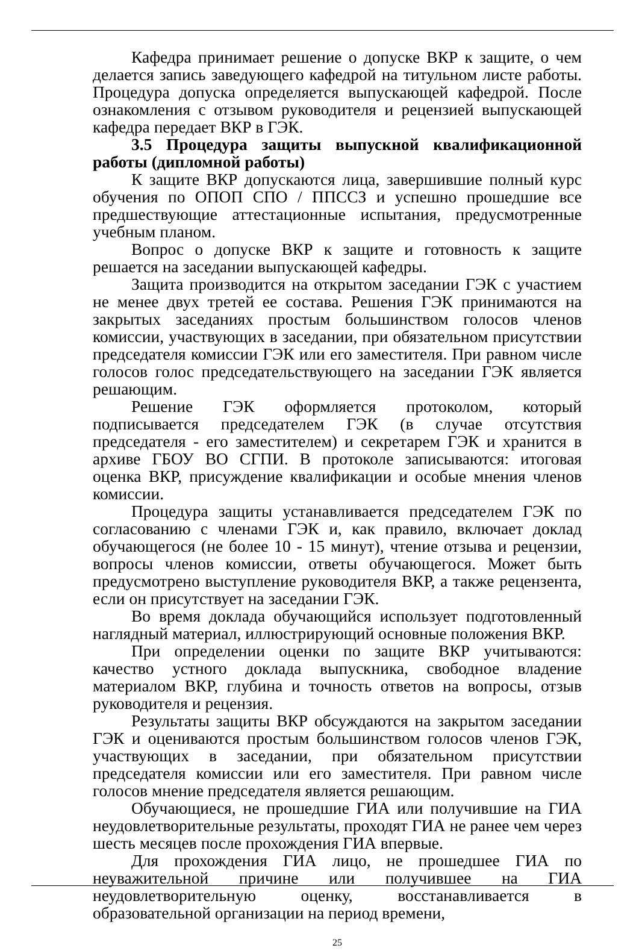Кафедра принимает решение о допуске ВКР к защите, о чем делается запись заведующего кафедрой на титульном листе работы. Процедура допуска определяется выпускающей кафедрой. После ознакомления с отзывом руководителя и рецензией выпускающей кафедра передает ВКР в ГЭК.
3.5 Процедура защиты выпускной квалификационной работы (дипломной работы)
К защите ВКР допускаются лица, завершившие полный курс обучения по ОПОП СПО / ППССЗ и успешно прошедшие все предшествующие аттестационные испытания, предусмотренные учебным планом.
Вопрос о допуске ВКР к защите и готовность к защите решается на заседании выпускающей кафедры.
Защита производится на открытом заседании ГЭК с участием не менее двух третей ее состава. Решения ГЭК принимаются на закрытых заседаниях простым большинством голосов членов комиссии, участвующих в заседании, при обязательном присутствии председателя комиссии ГЭК или его заместителя. При равном числе голосов голос председательствующего на заседании ГЭК является решающим.
Решение ГЭК оформляется протоколом, который подписывается председателем ГЭК (в случае отсутствия председателя - его заместителем) и секретарем ГЭК и хранится в архиве ГБОУ ВО СГПИ. В протоколе записываются: итоговая оценка ВКР, присуждение квалификации и особые мнения членов комиссии.
Процедура защиты устанавливается председателем ГЭК по согласованию с членами ГЭК и, как правило, включает доклад обучающегося (не более 10 - 15 минут), чтение отзыва и рецензии, вопросы членов комиссии, ответы обучающегося. Может быть предусмотрено выступление руководителя ВКР, а также рецензента, если он присутствует на заседании ГЭК.
Во время доклада обучающийся использует подготовленный наглядный материал, иллюстрирующий основные положения ВКР.
При определении оценки по защите ВКР учитываются: качество устного доклада выпускника, свободное владение материалом ВКР, глубина и точность ответов на вопросы, отзыв руководителя и рецензия.
Результаты защиты ВКР обсуждаются на закрытом заседании ГЭК и оцениваются простым большинством голосов членов ГЭК, участвующих в заседании, при обязательном присутствии председателя комиссии или его заместителя. При равном числе голосов мнение председателя является решающим.
Обучающиеся, не прошедшие ГИА или получившие на ГИА неудовлетворительные результаты, проходят ГИА не ранее чем через шесть месяцев после прохождения ГИА впервые.
Для прохождения ГИА лицо, не прошедшее ГИА по неуважительной причине или получившее на ГИА неудовлетворительную оценку, восстанавливается в образовательной организации на период времени,
25